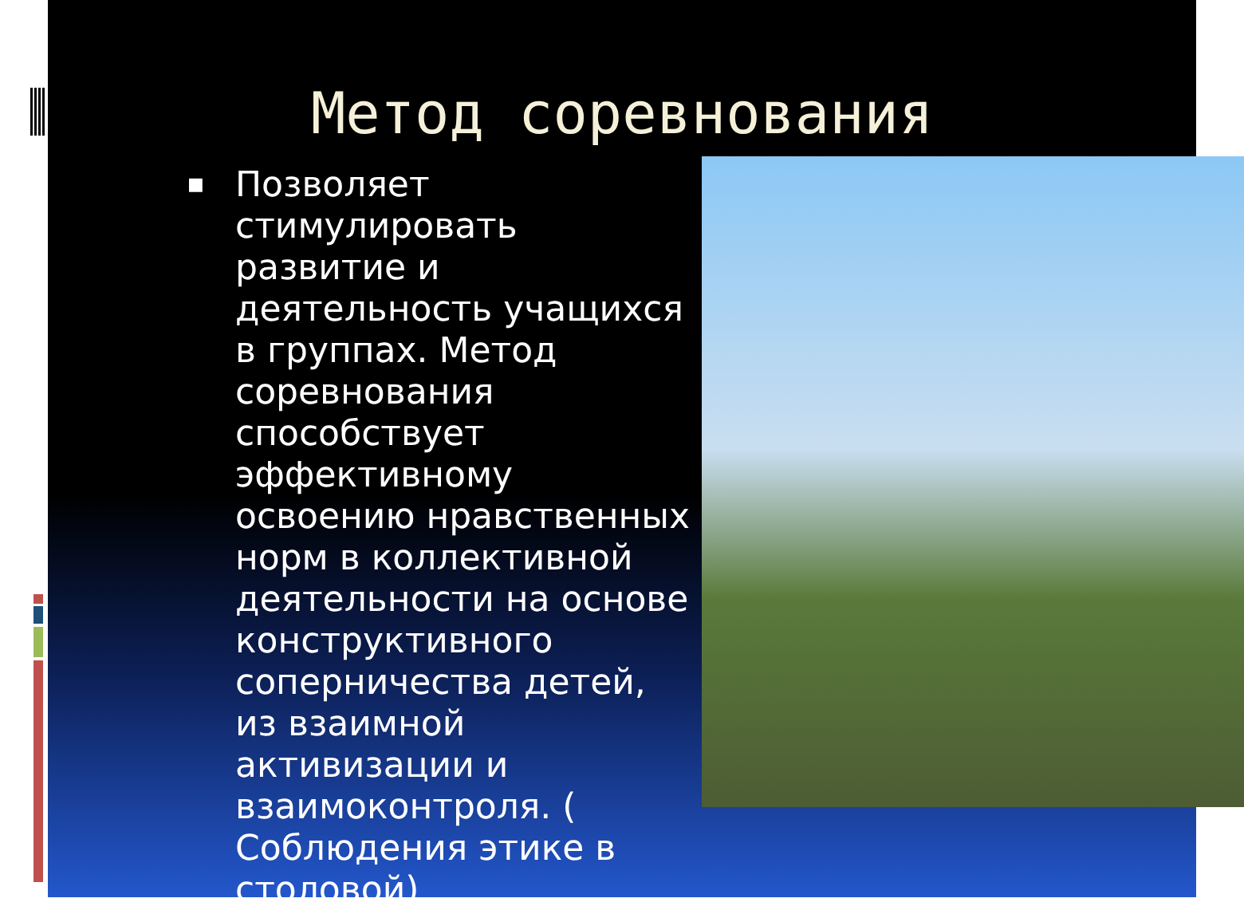Метод соревнования
■
Позволяет стимулировать развитие и деятельность учащихся в группах. Метод соревнования способствует эффективному освоению нравственных норм в коллективной деятельности на основе конструктивного соперничества детей, из взаимной активизации и взаимоконтроля. ( Соблюдения этике в столовой)